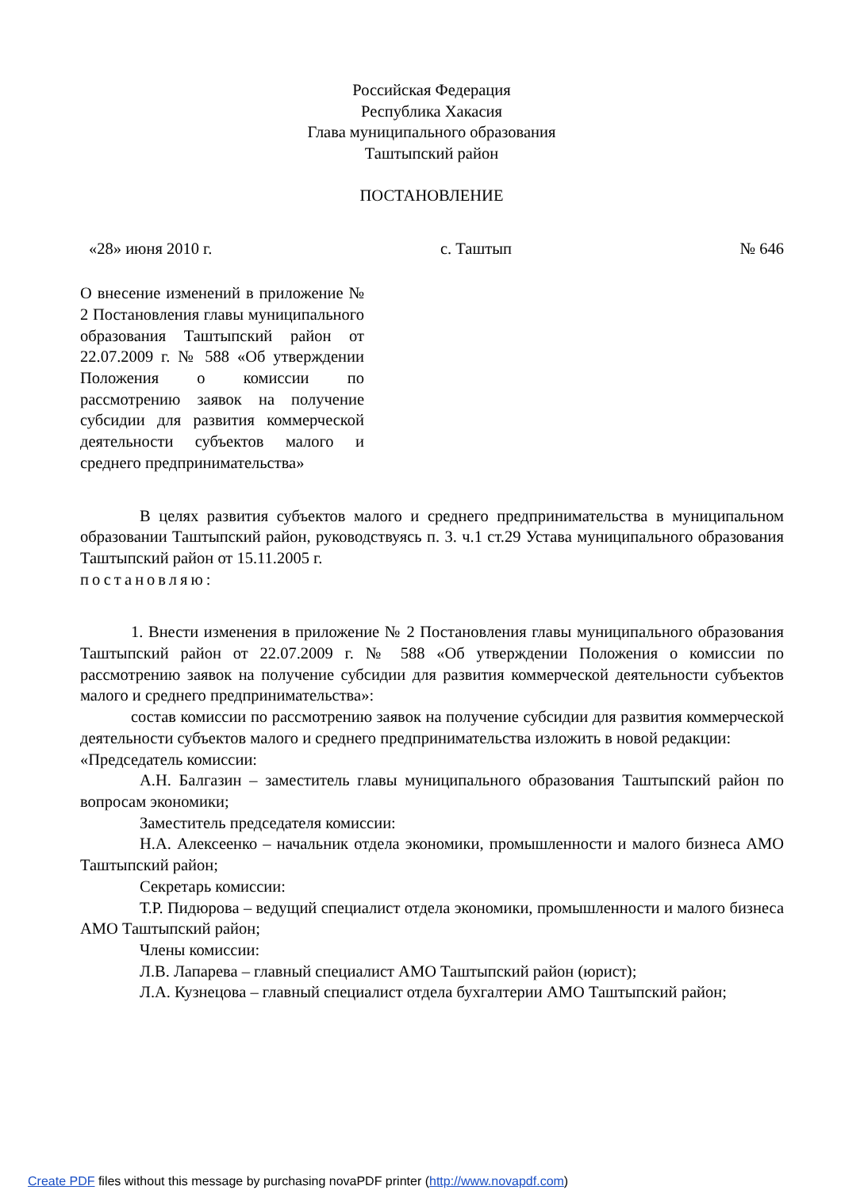Российская Федерация
Республика Хакасия
Глава муниципального образования
Таштыпский район
ПОСТАНОВЛЕНИЕ
«28» июня 2010 г. с. Таштып № 646
О внесение изменений в приложение № 2 Постановления главы муниципального образования Таштыпский район от 22.07.2009 г. № 588 «Об утверждении Положения о комиссии по рассмотрению заявок на получение субсидии для развития коммерческой деятельности субъектов малого и среднего предпринимательства»
В целях развития субъектов малого и среднего предпринимательства в муниципальном образовании Таштыпский район, руководствуясь п. 3. ч.1 ст.29 Устава муниципального образования Таштыпский район от 15.11.2005 г.
постановляю:
1. Внести изменения в приложение № 2 Постановления главы муниципального образования Таштыпский район от 22.07.2009 г. № 588 «Об утверждении Положения о комиссии по рассмотрению заявок на получение субсидии для развития коммерческой деятельности субъектов малого и среднего предпринимательства»:
состав комиссии по рассмотрению заявок на получение субсидии для развития коммерческой деятельности субъектов малого и среднего предпринимательства изложить в новой редакции:
«Председатель комиссии:
А.Н. Балгазин – заместитель главы муниципального образования Таштыпский район по вопросам экономики;
Заместитель председателя комиссии:
Н.А. Алексеенко – начальник отдела экономики, промышленности и малого бизнеса АМО Таштыпский район;
Секретарь комиссии:
Т.Р. Пидюрова – ведущий специалист отдела экономики, промышленности и малого бизнеса АМО Таштыпский район;
Члены комиссии:
Л.В. Лапарева – главный специалист АМО Таштыпский район (юрист);
Л.А. Кузнецова – главный специалист отдела бухгалтерии АМО Таштыпский район;
Create PDF files without this message by purchasing novaPDF printer (http://www.novapdf.com)